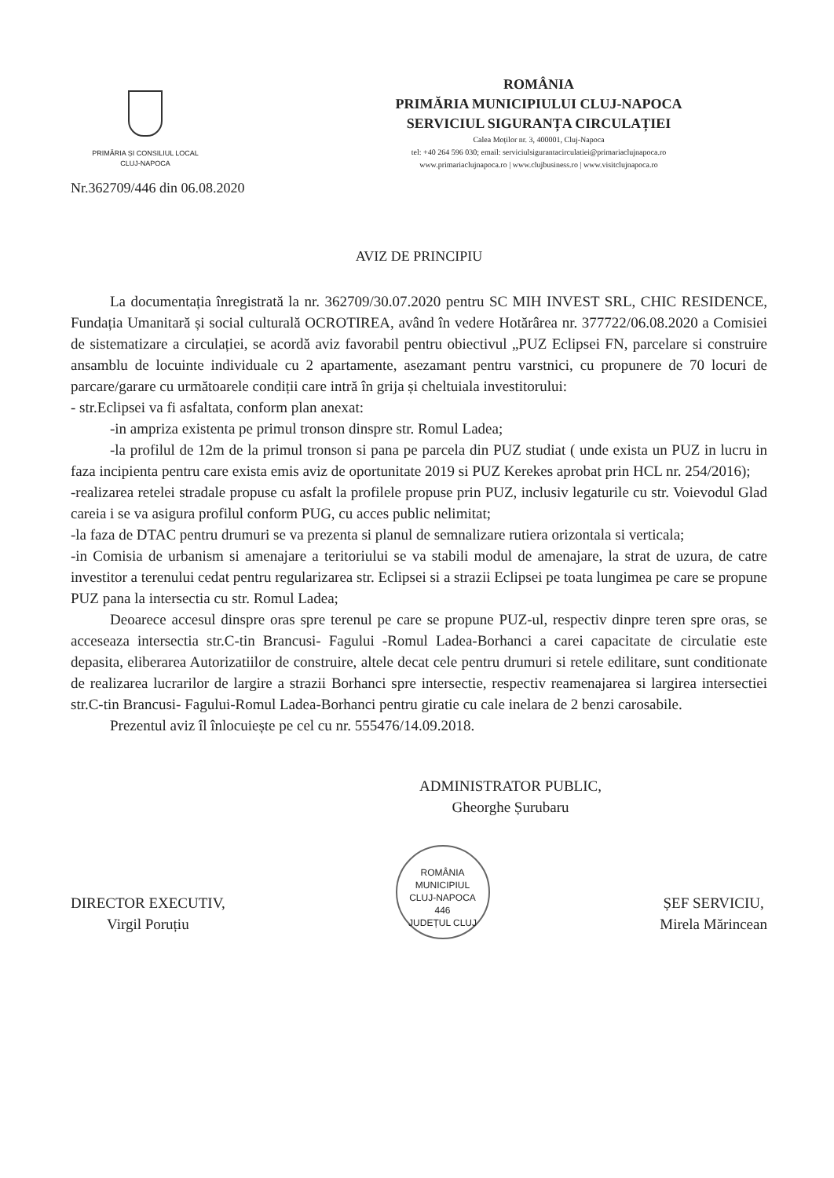PRIMĂRIA ȘI CONSILIUL LOCAL
CLUJ-NAPOCA
ROMÂNIA
PRIMĂRIA MUNICIPIULUI CLUJ-NAPOCA
SERVICIUL SIGURANȚA CIRCULAȚIEI
Calea Moților nr. 3, 400001, Cluj-Napoca
tel: +40 264 596 030; email: serviciulsigurantacirculatiei@primariaclujnapoca.ro
www.primariaclujnapoca.ro | www.clujbusiness.ro | www.visitclujnapoca.ro
Nr.362709/446 din 06.08.2020
AVIZ DE PRINCIPIU
La documentația înregistrată la nr. 362709/30.07.2020 pentru SC MIH INVEST SRL, CHIC RESIDENCE, Fundația Umanitară și social culturală OCROTIREA, având în vedere Hotărârea nr. 377722/06.08.2020 a Comisiei de sistematizare a circulației, se acordă aviz favorabil pentru obiectivul „PUZ Eclipsei FN, parcelare si construire ansamblu de locuinte individuale cu 2 apartamente, asezamant pentru varstnici, cu propunere de 70 locuri de parcare/garare cu următoarele condiții care intră în grija și cheltuiala investitorului:
- str.Eclipsei va fi asfaltata, conform plan anexat:
-in ampriza existenta pe primul tronson dinspre str. Romul Ladea;
-la profilul de 12m de la primul tronson si pana pe parcela din PUZ studiat ( unde exista un PUZ in lucru in faza incipienta pentru care exista emis aviz de oportunitate 2019 si PUZ Kerekes aprobat prin HCL nr. 254/2016);
-realizarea retelei stradale propuse cu asfalt la profilele propuse prin PUZ, inclusiv legaturile cu str. Voievodul Glad careia i se va asigura profilul conform PUG, cu acces public nelimitat;
-la faza de DTAC pentru drumuri se va prezenta si planul de semnalizare rutiera orizontala si verticala;
-in Comisia de urbanism si amenajare a teritoriului se va stabili modul de amenajare, la strat de uzura, de catre investitor a terenului cedat pentru regularizarea str. Eclipsei si a strazii Eclipsei pe toata lungimea pe care se propune PUZ pana la intersectia cu str. Romul Ladea;
Deoarece accesul dinspre oras spre terenul pe care se propune PUZ-ul, respectiv dinpre teren spre oras, se acceseaza intersectia str.C-tin Brancusi- Fagului -Romul Ladea-Borhanci a carei capacitate de circulatie este depasita, eliberarea Autorizatiilor de construire, altele decat cele pentru drumuri si retele edilitare, sunt conditionate de realizarea lucrarilor de largire a strazii Borhanci spre intersectie, respectiv reamenajarea si largirea intersectiei str.C-tin Brancusi- Fagului-Romul Ladea-Borhanci pentru giratie cu cale inelara de 2 benzi carosabile.
Prezentul aviz îl înlocuiește pe cel cu nr. 555476/14.09.2018.
ADMINISTRATOR PUBLIC,
Gheorghe Șurubaru
DIRECTOR EXECUTIV,
Virgil Poruțiu
ROMÂNIA
MUNICIPIUL
CLUJ-NAPOCA
446
JUDEȚUL CLUJ
ȘEF SERVICIU,
Mirela Mărincean